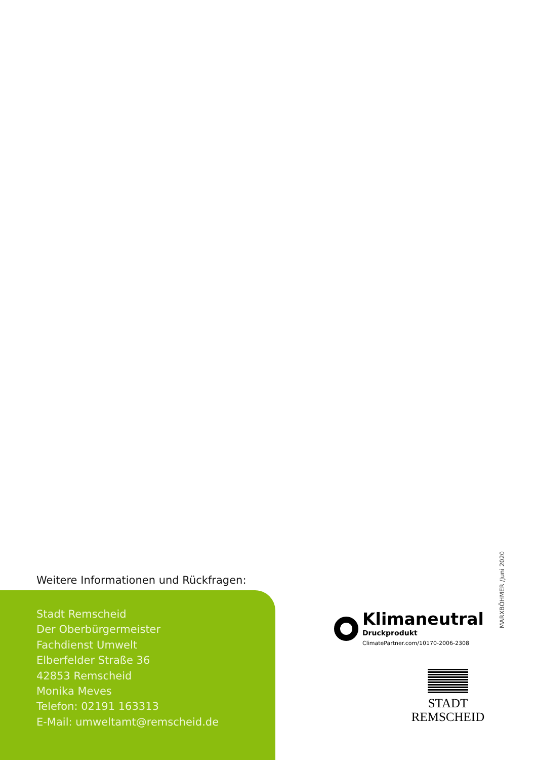Weitere Informationen und Rückfragen:
Stadt Remscheid
Der Oberbürgermeister
Fachdienst Umwelt
Elberfelder Straße 36
42853 Remscheid
Monika Meves
Telefon: 02191 163313
E-Mail: umweltamt@remscheid.de
MARXBÖHMER /Juni 2020
Klimaneutral
Druckprodukt
ClimatePartner.com/10170-2006-2308
STADT
REMSCHEID